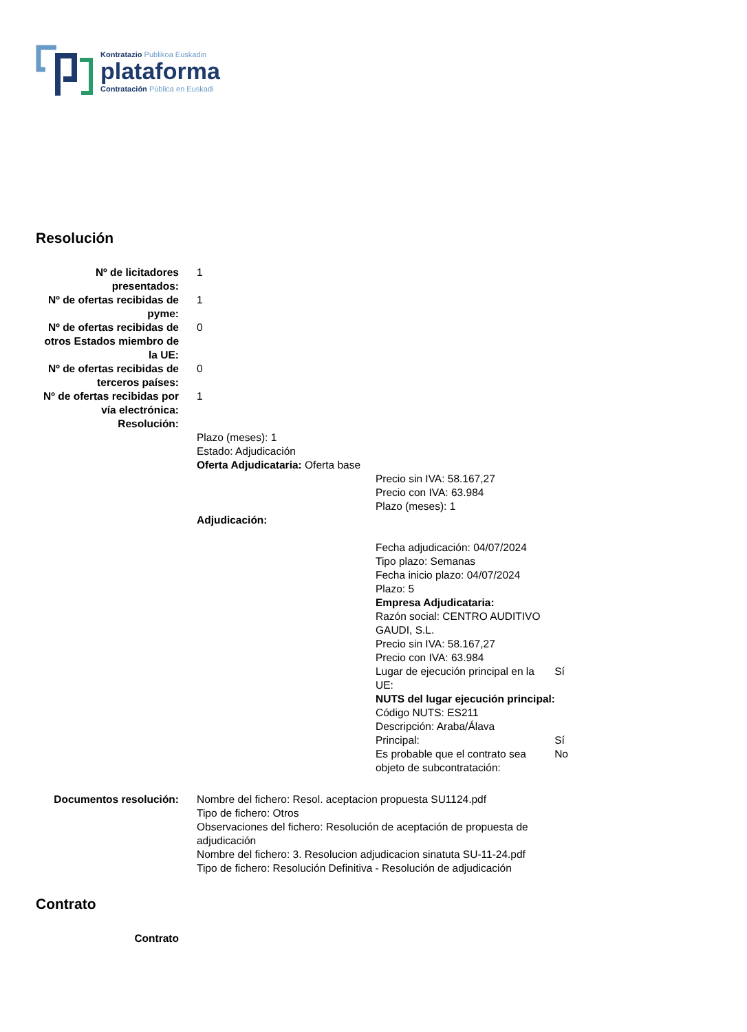Kontratazio Publikoa Euskadin
plataforma
Contratación Pública en Euskadi
Resolución
| Nº de licitadores presentados: | 1 |
| Nº de ofertas recibidas de pyme: | 1 |
| Nº de ofertas recibidas de otros Estados miembro de la UE: | 0 |
| Nº de ofertas recibidas de terceros países: | 0 |
| Nº de ofertas recibidas por vía electrónica: | 1 |
| Resolución: | |
| | Plazo (meses): 1 Estado: Adjudicación Oferta Adjudicataria: Oferta base Precio sin IVA: 58.167,27 Precio con IVA: 63.984 Plazo (meses): 1 Adjudicación: Fecha adjudicación: 04/07/2024 Tipo plazo: Semanas Fecha inicio plazo: 04/07/2024 Plazo: 5 Empresa Adjudicataria: / Razón social: CENTRO AUDITIVO GAUDI, S.L. / / / Precio sin IVA: 58.167,27 / / / Precio con IVA: 63.984 / / / Lugar de ejecución principal en la UE: / Sí / / NUTS del lugar ejecución principal: / / / Código NUTS: ES211 / / / Descripción: Araba/Álava / / / Principal: / Sí / / Es probable que el contrato sea objeto de subcontratación: / No / |
| Documentos resolución: | Nombre del fichero: Resol. aceptacion propuesta SU1124.pdf Tipo de fichero: Otros Observaciones del fichero: Resolución de aceptación de propuesta de adjudicación Nombre del fichero: 3. Resolucion adjudicacion sinatuta SU-11-24.pdf Tipo de fichero: Resolución Definitiva - Resolución de adjudicación |
Contrato
| Contrato | |